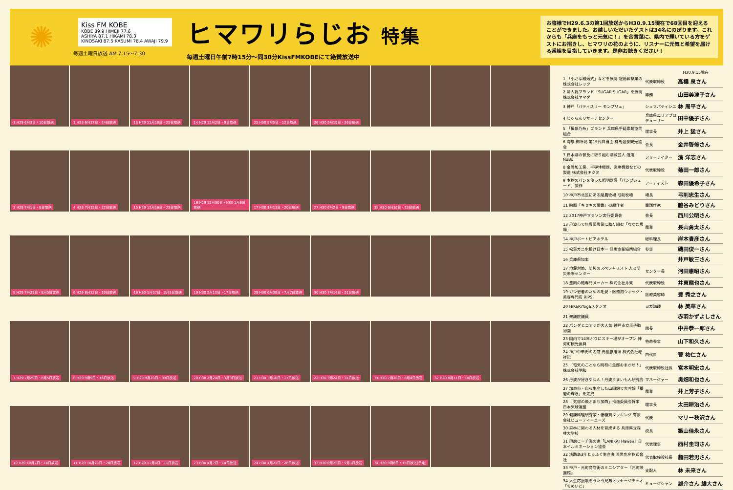✺
Kiss FM KOBE
KOBE 89.9 HIMEJI 77.6
ASHIYA 87.1 HIKAMI 78.3
KINOSAKI 87.5 KASUMI 78.4 AWAJI 79.9
毎週土曜日放送 AM 7:15〜7:30
ヒマワリらじお 特集
毎週土曜日午前7時15分〜同30分KissFMKOBEにて絶賛放送中
お陰様でH29.6.3の第1回放送からH30.9.15現在で68回目を迎えることができました。お越しいただいたゲストは34名にのぼります。これからも「兵庫をもっと元気に！」を合言葉に、県内で輝いている方をゲストにお招きし、ヒマワリの花のように、リスナーに元気と希望を届ける番組を目指していきます。是非お聴きください！
1 H29 6月3日・10日放送
2 H29 6月17日・24日放送
13 H29 11月18日・25日放送
14 H29 12月2日・9日放送
25 H30 5月5日・12日放送
26 H30 5月19日・26日放送
3 H29 7月1日・8日放送
4 H29 7月15日・22日放送
15 H29 12月16日・23日放送
16 H29 12月30日・H30 1月6日放送
17 H30 1月13日・20日放送
27 H30 6月2日・9日放送
28 H30 6月16日・23日放送
5 H29 7月29日・8月5日放送
6 H29 8月12日・19日放送
18 H30 1月27日・2月3日放送
19 H30 2月10日・17日放送
29 H30 6月30日・7月7日放送
30 H30 7月14日・21日放送
7 H29 7月29日・8月5日放送
8 H29 9月9日・16日放送
9 H29 9月23日・30日放送
20 H30 2月24日・3月3日放送
21 H30 3月10日・17日放送
22 H30 3月24日・31日放送
31 H30 7月28日・8月4日放送
32 H30 8月11日・18日放送
10 H29 10月7日・14日放送
11 H29 10月21日・28日放送
12 H29 11月4日・11日放送
23 H30 4月7日・14日放送
24 H30 4月21日・28日放送
33 H30 8月25日・9月1日放送
34 H30 9月8日・15日放送(予定)
H30.9.15現在
| 1 「小さな結婚式」などを展開 冠婚葬祭業の株式会社レック | 代表取締役 | 高橋 泉さん |
| 2 婦人靴ブランド「SUGAR SUGAR」を展開 株式会社ヤマダ | 専務 | 山田美津子さん |
| 3 神戸「パティスリー モンプリュ」 | シェフパティシエ | 林 周平さん |
| 4 じゃらんリサーチセンター | 兵庫県エリアプロデューサー | 田中優子さん |
| 5 「揖保乃糸」ブランド 兵庫県手延素麺協同組合 | 理事長 | 井上 猛さん |
| 6 陶泉 御所坊 第15代目当主 有馬温泉観光協会 | 会長 | 金井啓修さん |
| 7 日本酒の普及に取り組む酒蔵芸人 道庵NoBo | フリーライター | 湊 洋志さん |
| 8 金属加工業、半導体機器、医療機器などの製造 株式会社キクタ | 代表取締役 | 菊田一郎さん |
| 9 本物のパンを使った照明器具「パンプシェード」製作 | アーティスト | 森田優希子さん |
| 10 神戸市北区にある酪農牧場 弓削牧場 | 場長 | 弓削忠生さん |
| 11 映画『キセキの葉書』の原作者 | 童話作家 | 脇谷みどりさん |
| 12 2017神戸マラソン実行委員会 | 会長 | 西川公明さん |
| 13 丹波市で無農薬農業に取り組む「なゆた農場」 | 農業 | 長山勇太さん |
| 14 神戸ポートピアホテル | 総料理長 | 岸本貴彦さん |
| 15 松葉ガニ水揚げ日本一 但馬漁業協同組合 | 参事 | 磯田俊一さん |
| 16 兵庫県知事 | | 井戸敏三さん |
| 17 地震対策、防災のスペシャリスト 人と防災未来センター | センター長 | 河田惠昭さん |
| 18 豊岡の鞄専門メーカー 株式会社井東 | 代表取締役 | 井東龍也さん |
| 19 ガン患者のための毛髪・医療用ウィッグ・美容専門店 RIPS | 医療美容師 | 豊 秀之さん |
| 20 HiKaRiYogaスタジオ | ヨガ講師 | 林 美華さん |
| 21 衆議院議員 | | 赤羽かずよしさん |
| 22 パンダとコアラが大人気 神戸市立王子動物園 | 園長 | 中井恭一郎さん |
| 23 国内で14年ぶりにスキー場がオープン 神河町観光振興 | 特命参事 | 山下和久さん |
| 24 神戸中華街の名店 元祖豚饅頭 株式会社老祥記 | 四代目 | 曹 祐仁さん |
| 25 「電気のことなら明和に全部おまかせ！」株式会社明和 | 代表取締役社長 | 宮本明宏さん |
| 26 丹波が好きやねん！丹波うまいもん研究会 | マネージャー | 奥畑和也さん |
| 27 加東市・自ら生産した山田錦で大吟醸「播磨の輝き」を完成 | 農業 | 井上芳子さん |
| 28 「気球の飛ぶまち加西」推進委員会幹事 日本気球連盟 | 理事長 | 太田耕治さん |
| 29 健康料理研究家・低糖質クッキング 有限会社ビューティーニーズ | 代表 | マリー秋沢さん |
| 30 森林に関わる人材を育成する 兵庫県立森林大学校 | 校長 | 築山佳永さん |
| 31 須磨ビーチ海の家「LANIKAI Hawaii」日本イルミネーション協会 | 代表理事 | 西村圭司さん |
| 32 淡路島3年とらふぐ生産者 若男水産株式会社 | 代表取締役社長 | 前田若男さん |
| 33 神戸・元町商店街のミニシアター『元町映画館』 | 支配人 | 林 未来さん |
| 34 人生応援歌をうたう兄弟メッセージデュオ「ちめいど」 | ミュージシャン | 雄介さん 雄大さん |